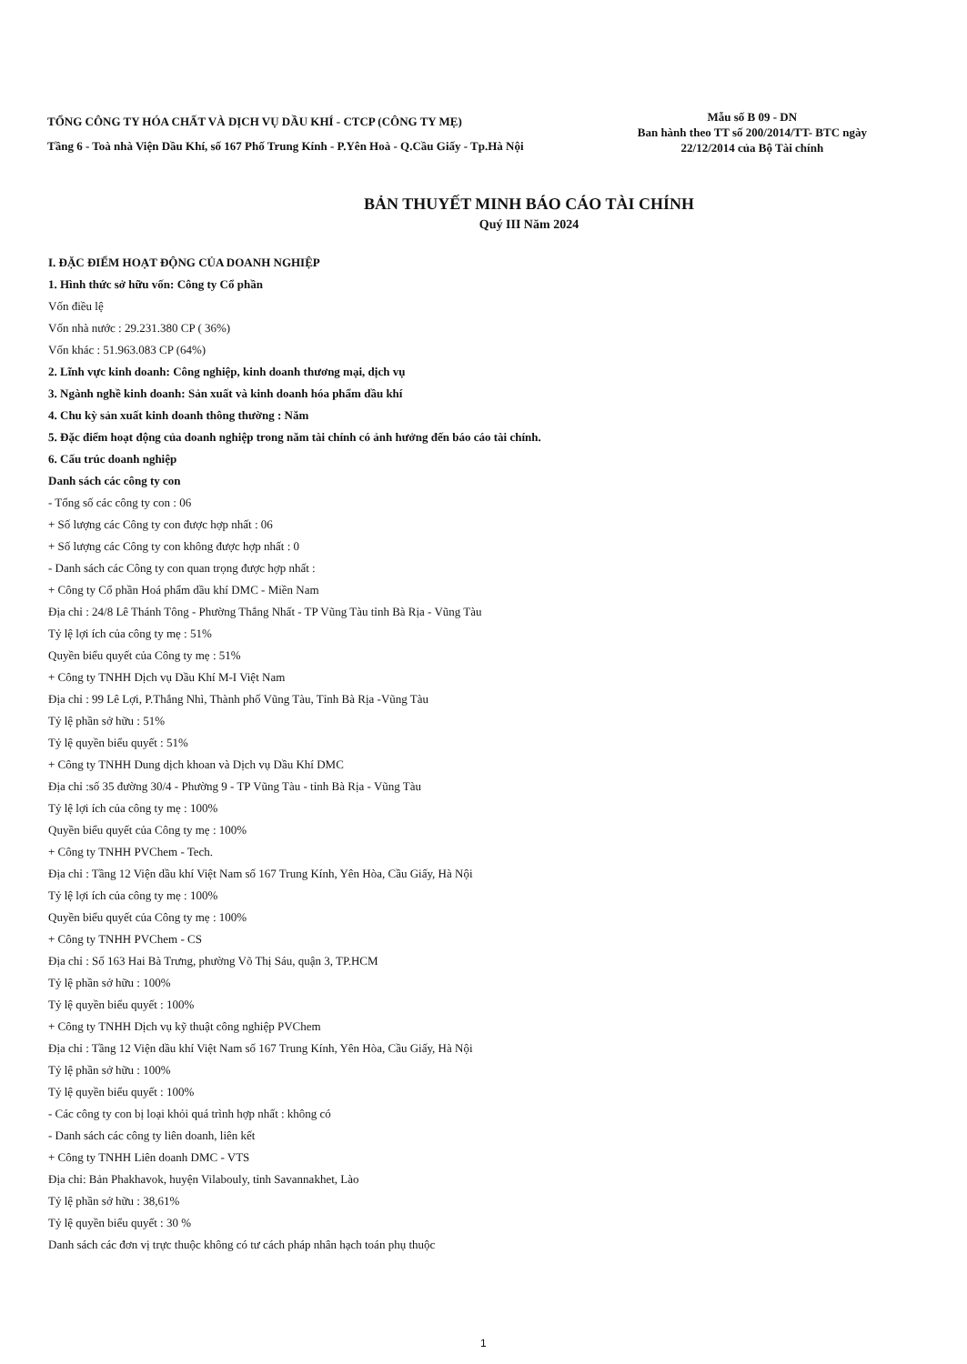TỔNG CÔNG TY HÓA CHẤT VÀ DỊCH VỤ DẦU KHÍ - CTCP (CÔNG TY MẸ)
Tầng 6 - Toà nhà Viện Dầu Khí, số 167 Phố Trung Kính - P.Yên Hoà - Q.Cầu Giấy - Tp.Hà Nội
Mẫu số B 09 - DN
Ban hành theo TT số 200/2014/TT- BTC ngày
22/12/2014 của Bộ Tài chính
BẢN THUYẾT MINH BÁO CÁO TÀI CHÍNH
Quý III Năm 2024
I. ĐẶC ĐIỂM HOẠT ĐỘNG CỦA DOANH NGHIỆP
1. Hình thức sở hữu vốn: Công ty Cổ phần
Vốn điều lệ
Vốn nhà nước : 29.231.380 CP ( 36%)
Vốn khác : 51.963.083 CP (64%)
2. Lĩnh vực kinh doanh: Công nghiệp, kinh doanh thương mại, dịch vụ
3. Ngành nghề kinh doanh: Sản xuất và kinh doanh hóa phẩm dầu khí
4. Chu kỳ sản xuất kinh doanh thông thường : Năm
5. Đặc điểm hoạt động của doanh nghiệp trong năm tài chính có ảnh hưởng đến báo cáo tài chính.
6. Cấu trúc doanh nghiệp
Danh sách các công ty con
- Tổng số các công ty con : 06
+ Số lượng các Công ty con được hợp nhất : 06
+ Số lượng các Công ty con không được hợp nhất : 0
- Danh sách các Công ty con quan trọng được hợp nhất :
+ Công ty Cổ phần Hoá phẩm dầu khí DMC - Miền Nam
Địa chỉ : 24/8 Lê Thánh Tông - Phường Thắng Nhất - TP Vũng Tàu tỉnh Bà Rịa - Vũng Tàu
Tỷ lệ lợi ích của công ty mẹ : 51%
Quyền biểu quyết của Công ty mẹ : 51%
+ Công ty TNHH Dịch vụ Dầu Khí M-I Việt Nam
Địa chỉ : 99 Lê Lợi, P.Thắng Nhì, Thành phố Vũng Tàu, Tỉnh Bà Rịa -Vũng Tàu
Tỷ lệ phần sở hữu : 51%
Tỷ lệ quyền biểu quyết : 51%
+ Công ty TNHH Dung dịch khoan và Dịch vụ Dầu Khí DMC
Địa chỉ :số 35 đường 30/4 - Phường 9 - TP Vũng Tàu - tỉnh Bà Rịa - Vũng Tàu
Tỷ lệ lợi ích của công ty mẹ : 100%
Quyền biểu quyết của Công ty mẹ : 100%
+ Công ty TNHH PVChem - Tech.
Địa chỉ : Tầng 12 Viện dầu khí Việt Nam số 167 Trung Kính, Yên Hòa, Cầu Giấy, Hà Nội
Tỷ lệ lợi ích của công ty mẹ : 100%
Quyền biểu quyết của Công ty mẹ : 100%
+ Công ty TNHH PVChem - CS
Địa chỉ : Số 163 Hai Bà Trưng, phường Võ Thị Sáu, quận 3, TP.HCM
Tỷ lệ phần sở hữu : 100%
Tỷ lệ quyền biểu quyết : 100%
+ Công ty TNHH Dịch vụ kỹ thuật công nghiệp PVChem
Địa chỉ : Tầng 12 Viện dầu khí Việt Nam số 167 Trung Kính, Yên Hòa, Cầu Giấy, Hà Nội
Tỷ lệ phần sở hữu : 100%
Tỷ lệ quyền biểu quyết : 100%
- Các công ty con bị loại khỏi quá trình hợp nhất : không có
- Danh sách các công ty liên doanh, liên kết
+ Công ty TNHH Liên doanh DMC - VTS
Địa chỉ: Bản Phakhavok, huyện Vilabouly, tỉnh Savannakhet, Lào
Tỷ lệ phần sở hữu : 38,61%
Tỷ lệ quyền biểu quyết : 30 %
Danh sách các đơn vị trực thuộc không có tư cách pháp nhân hạch toán phụ thuộc
1